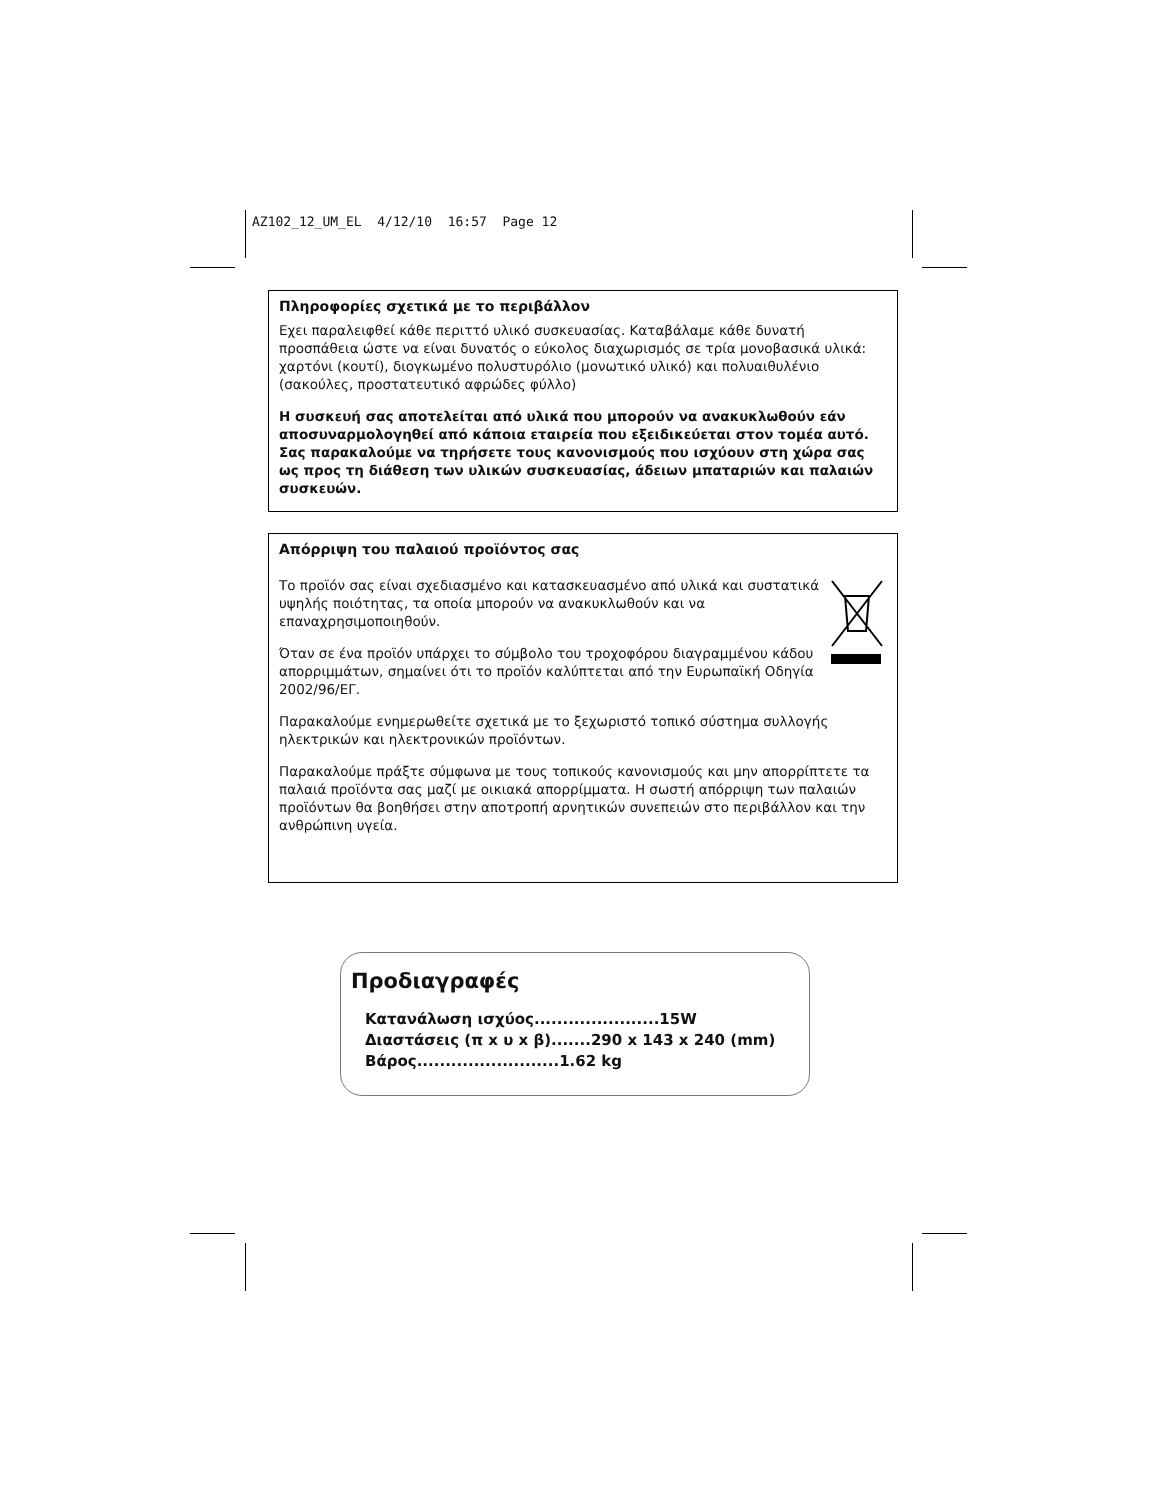AZ102_12_UM_EL 4/12/10 16:57 Page 12
Πληροφορίες σχετικά με το περιβάλλον
Εχει παραλειφθεί κάθε περιττό υλικό συσκευασίας. Καταβάλαμε κάθε δυνατή προσπάθεια ώστε να είναι δυνατός ο εύκολος διαχωρισμός σε τρία μονοβασικά υλικά: χαρτόνι (κουτί), διογκωμένο πολυστυρόλιο (μονωτικό υλικό) και πολυαιθυλένιο (σακούλες, προστατευτικό αφρώδες φύλλο)
Η συσκευή σας αποτελείται από υλικά που μπορούν να ανακυκλωθούν εάν αποσυναρμολογηθεί από κάποια εταιρεία που εξειδικεύεται στον τομέα αυτό. Σας παρακαλούμε να τηρήσετε τους κανονισμούς που ισχύουν στη χώρα σας ως προς τη διάθεση των υλικών συσκευασίας, άδειων μπαταριών και παλαιών συσκευών.
Απόρριψη του παλαιού προϊόντος σας
Το προϊόν σας είναι σχεδιασμένο και κατασκευασμένο από υλικά και συστατικά υψηλής ποιότητας, τα οποία μπορούν να ανακυκλωθούν και να επαναχρησιμοποιηθούν.
Όταν σε ένα προϊόν υπάρχει το σύμβολο του τροχοφόρου διαγραμμένου κάδου απορριμμάτων, σημαίνει ότι το προϊόν καλύπτεται από την Ευρωπαϊκή Οδηγία 2002/96/ΕΓ.
Παρακαλούμε ενημερωθείτε σχετικά με το ξεχωριστό τοπικό σύστημα συλλογής ηλεκτρικών και ηλεκτρονικών προϊόντων.
Παρακαλούμε πράξτε σύμφωνα με τους τοπικούς κανονισμούς και μην απορρίπτετε τα παλαιά προϊόντα σας μαζί με οικιακά απορρίμματα. Η σωστή απόρριψη των παλαιών προϊόντων θα βοηθήσει στην αποτροπή αρνητικών συνεπειών στο περιβάλλον και την ανθρώπινη υγεία.
Προδιαγραφές
Κατανάλωση ισχύος......................15W
Διαστάσεις (π x υ x β).......290 x 143 x 240 (mm)
Βάρος.........................1.62 kg